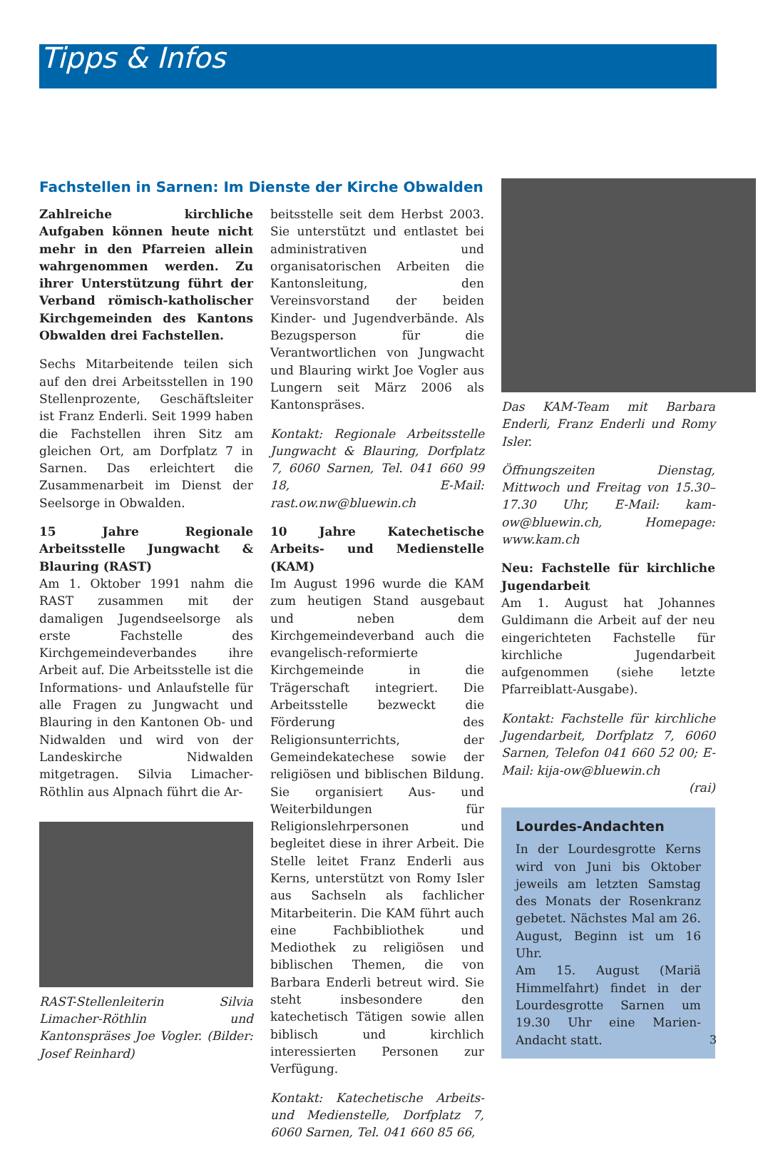Tipps & Infos
Fachstellen in Sarnen: Im Dienste der Kirche Obwalden
Zahlreiche kirchliche Aufgaben können heute nicht mehr in den Pfarreien allein wahrgenommen werden. Zu ihrer Unterstützung führt der Verband römisch-katholischer Kirchgemeinden des Kantons Obwalden drei Fachstellen.
Sechs Mitarbeitende teilen sich auf den drei Arbeitsstellen in 190 Stellenprozente, Geschäftsleiter ist Franz Enderli. Seit 1999 haben die Fachstellen ihren Sitz am gleichen Ort, am Dorfplatz 7 in Sarnen. Das erleichtert die Zusammenarbeit im Dienst der Seelsorge in Obwalden.
15 Jahre Regionale Arbeitsstelle Jungwacht & Blauring (RAST)
Am 1. Oktober 1991 nahm die RAST zusammen mit der damaligen Jugendseelsorge als erste Fachstelle des Kirchgemeindeverbandes ihre Arbeit auf. Die Arbeitsstelle ist die Informations- und Anlaufstelle für alle Fragen zu Jungwacht und Blauring in den Kantonen Ob- und Nidwalden und wird von der Landeskirche Nidwalden mitgetragen. Silvia Limacher-Röthlin aus Alpnach führt die Ar-
RAST-Stellenleiterin Silvia Limacher-Röthlin und Kantonspräses Joe Vogler. (Bilder: Josef Reinhard)
beitsstelle seit dem Herbst 2003. Sie unterstützt und entlastet bei administrativen und organisatorischen Arbeiten die Kantonsleitung, den Vereinsvorstand der beiden Kinder- und Jugendverbände. Als Bezugsperson für die Verantwortlichen von Jungwacht und Blauring wirkt Joe Vogler aus Lungern seit März 2006 als Kantonspräses.
Kontakt: Regionale Arbeitsstelle Jungwacht & Blauring, Dorfplatz 7, 6060 Sarnen, Tel. 041 660 99 18, E-Mail: rast.ow.nw@bluewin.ch
10 Jahre Katechetische Arbeits- und Medienstelle (KAM)
Im August 1996 wurde die KAM zum heutigen Stand ausgebaut und neben dem Kirchgemeindeverband auch die evangelisch-reformierte Kirchgemeinde in die Trägerschaft integriert. Die Arbeitsstelle bezweckt die Förderung des Religionsunterrichts, der Gemeindekatechese sowie der religiösen und biblischen Bildung. Sie organisiert Aus- und Weiterbildungen für Religionslehrpersonen und begleitet diese in ihrer Arbeit. Die Stelle leitet Franz Enderli aus Kerns, unterstützt von Romy Isler aus Sachseln als fachlicher Mitarbeiterin. Die KAM führt auch eine Fachbibliothek und Mediothek zu religiösen und biblischen Themen, die von Barbara Enderli betreut wird. Sie steht insbesondere den katechetisch Tätigen sowie allen biblisch und kirchlich interessierten Personen zur Verfügung.
Kontakt: Katechetische Arbeits- und Medienstelle, Dorfplatz 7, 6060 Sarnen, Tel. 041 660 85 66,
Das KAM-Team mit Barbara Enderli, Franz Enderli und Romy Isler.
Öffnungszeiten Dienstag, Mittwoch und Freitag von 15.30–17.30 Uhr, E-Mail: kam-ow@bluewin.ch, Homepage: www.kam.ch
Neu: Fachstelle für kirchliche Jugendarbeit
Am 1. August hat Johannes Guldimann die Arbeit auf der neu eingerichteten Fachstelle für kirchliche Jugendarbeit aufgenommen (siehe letzte Pfarreiblatt-Ausgabe).
Kontakt: Fachstelle für kirchliche Jugendarbeit, Dorfplatz 7, 6060 Sarnen, Telefon 041 660 52 00; E-Mail: kija-ow@bluewin.ch
(rai)
Lourdes-Andachten
In der Lourdesgrotte Kerns wird von Juni bis Oktober jeweils am letzten Samstag des Monats der Rosenkranz gebetet. Nächstes Mal am 26. August, Beginn ist um 16 Uhr.
Am 15. August (Mariä Himmelfahrt) findet in der Lourdesgrotte Sarnen um 19.30 Uhr eine Marien-Andacht statt.
3